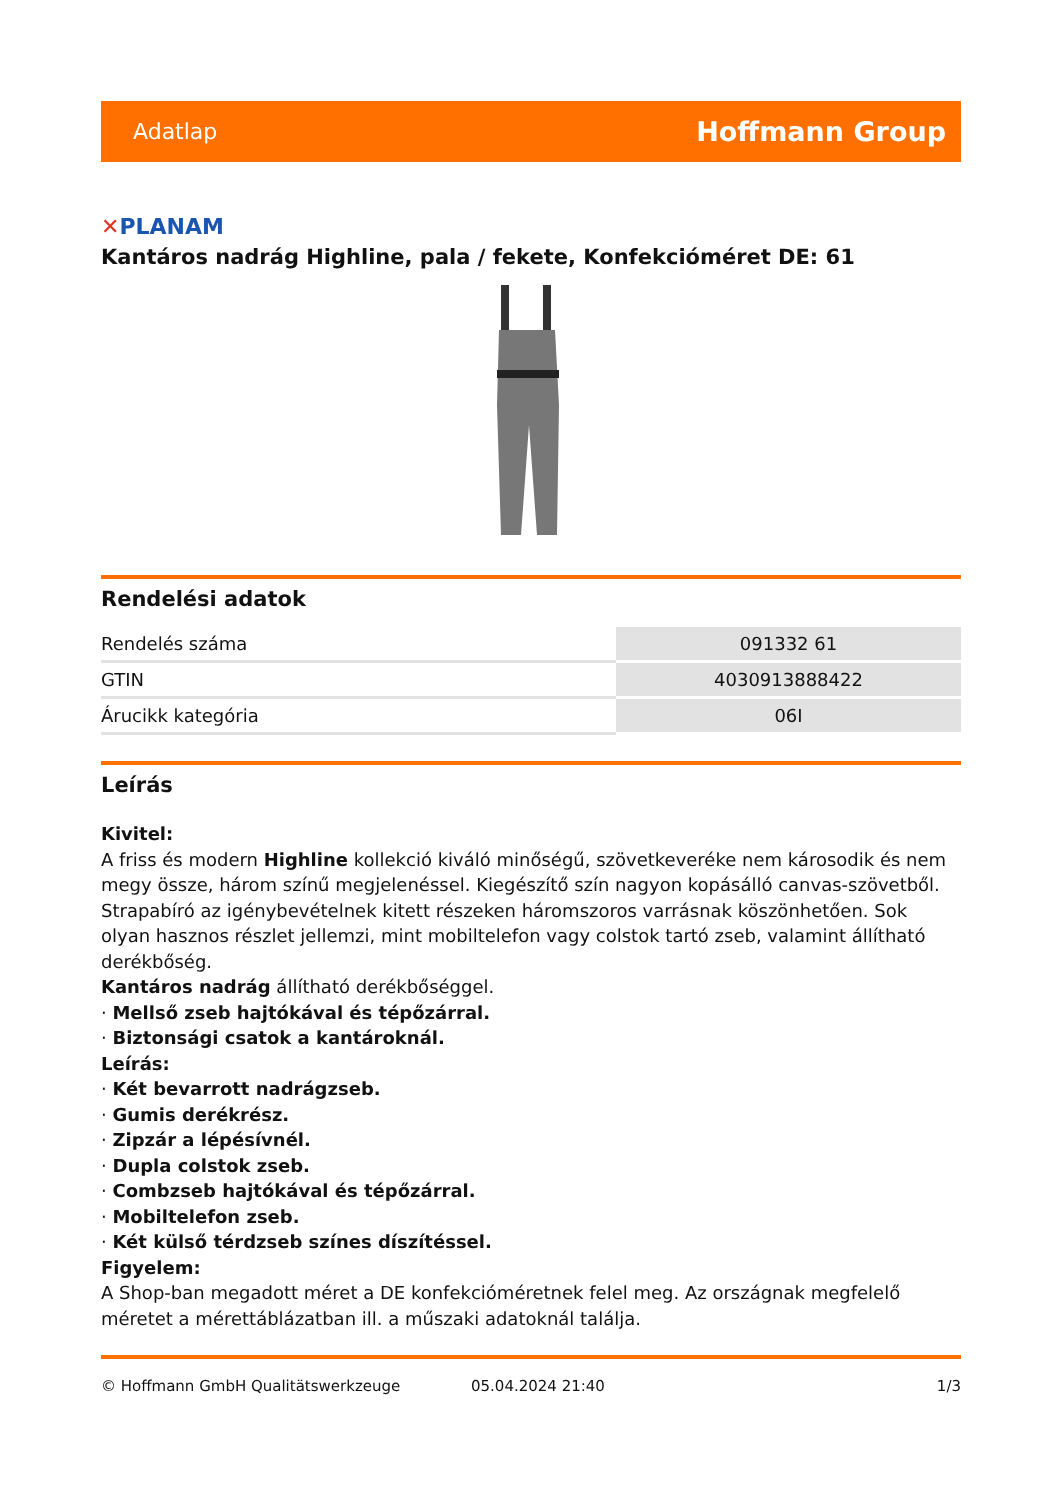Adatlap
Hoffmann Group
✕PLANAM
Kantáros nadrág Highline, pala / fekete, Konfekcióméret DE: 61
Rendelési adatok
| Rendelés száma | 091332 61 |
| GTIN | 4030913888422 |
| Árucikk kategória | 06I |
Leírás
Kivitel:
A friss és modern Highline kollekció kiváló minőségű, szövetkeveréke nem károsodik és nem megy össze, három színű megjelenéssel. Kiegészítő szín nagyon kopásálló canvas-szövetből. Strapabíró az igénybevételnek kitett részeken háromszoros varrásnak köszönhetően. Sok olyan hasznos részlet jellemzi, mint mobiltelefon vagy colstok tartó zseb, valamint állítható derékbőség.
Kantáros nadrág állítható derékbőséggel.
· Mellső zseb hajtókával és tépőzárral.
· Biztonsági csatok a kantároknál.
Leírás:
· Két bevarrott nadrágzseb.
· Gumis derékrész.
· Zipzár a lépésívnél.
· Dupla colstok zseb.
· Combzseb hajtókával és tépőzárral.
· Mobiltelefon zseb.
· Két külső térdzseb színes díszítéssel.
Figyelem:
A Shop-ban megadott méret a DE konfekcióméretnek felel meg. Az országnak megfelelő méretet a mérettáblázatban ill. a műszaki adatoknál találja.
© Hoffmann GmbH Qualitätswerkzeuge 05.04.2024 21:40 1/3